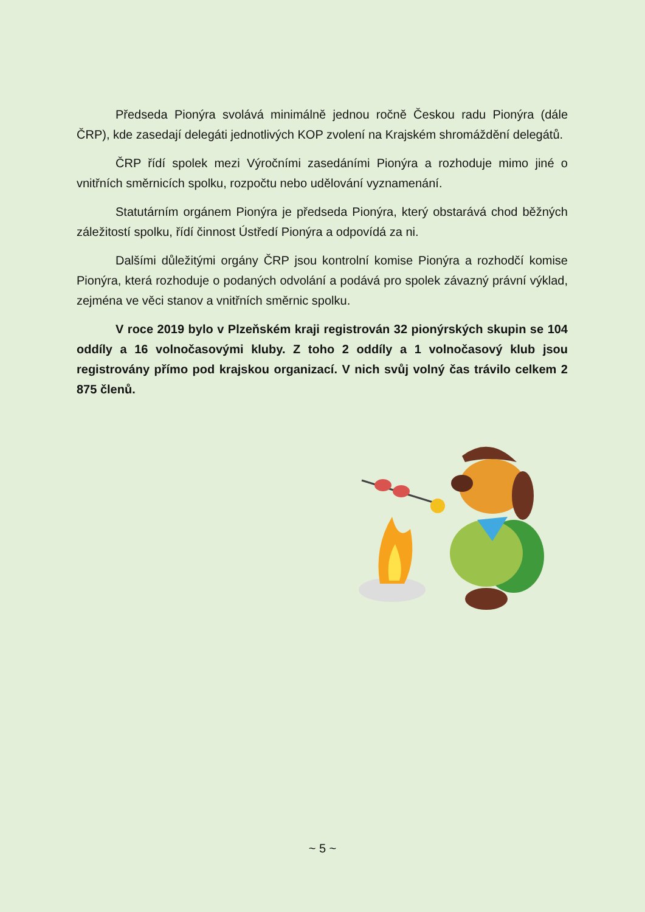Předseda Pionýra svolává minimálně jednou ročně Českou radu Pionýra (dále ČRP), kde zasedají delegáti jednotlivých KOP zvolení na Krajském shromáždění delegátů.
ČRP řídí spolek mezi Výročními zasedáními Pionýra a rozhoduje mimo jiné o vnitřních směrnicích spolku, rozpočtu nebo udělování vyznamenání.
Statutárním orgánem Pionýra je předseda Pionýra, který obstarává chod běžných záležitostí spolku, řídí činnost Ústředí Pionýra a odpovídá za ni.
Dalšími důležitými orgány ČRP jsou kontrolní komise Pionýra a rozhodčí komise Pionýra, která rozhoduje o podaných odvolání a podává pro spolek závazný právní výklad, zejména ve věci stanov a vnitřních směrnic spolku.
V roce 2019 bylo v Plzeňském kraji registrován 32 pionýrských skupin se 104 oddíly a 16 volnočasovými kluby. Z toho 2 oddíly a 1 volnočasový klub jsou registrovány přímo pod krajskou organizací. V nich svůj volný čas trávilo celkem 2 875 členů.
~ 5 ~